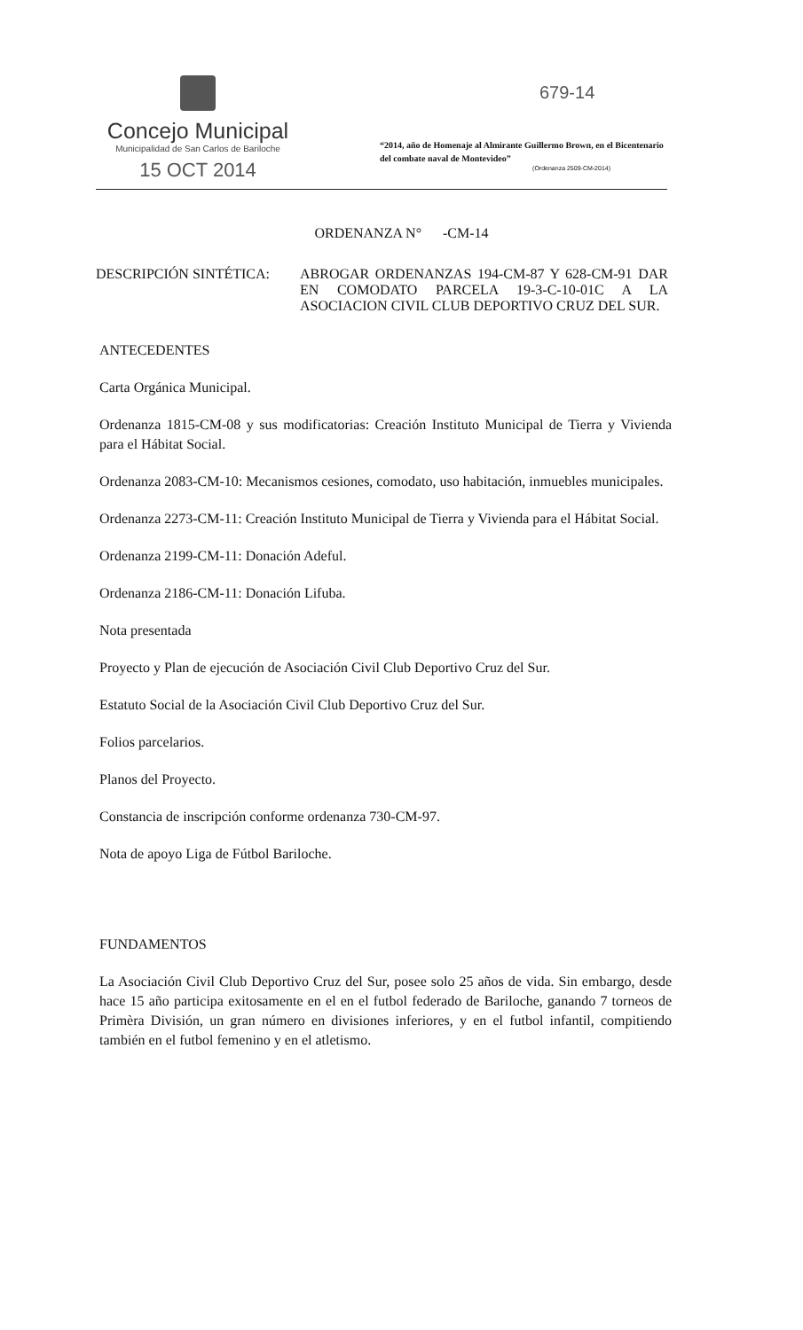Concejo Municipal
Municipalidad de San Carlos de Bariloche
15 OCT 2014
679-14
“2014, año de Homenaje al Almirante Guillermo Brown, en el Bicentenario del combate naval de Montevideo”
(Ordenanza 2509-CM-2014)
ORDENANZA N° -CM-14
DESCRIPCIÓN SINTÉTICA: ABROGAR ORDENANZAS 194-CM-87 Y 628-CM-91 DAR EN COMODATO PARCELA 19-3-C-10-01C A LA ASOCIACION CIVIL CLUB DEPORTIVO CRUZ DEL SUR.
ANTECEDENTES
Carta Orgánica Municipal.
Ordenanza 1815-CM-08 y sus modificatorias: Creación Instituto Municipal de Tierra y Vivienda para el Hábitat Social.
Ordenanza 2083-CM-10: Mecanismos cesiones, comodato, uso habitación, inmuebles municipales.
Ordenanza 2273-CM-11: Creación Instituto Municipal de Tierra y Vivienda para el Hábitat Social.
Ordenanza 2199-CM-11: Donación Adeful.
Ordenanza 2186-CM-11: Donación Lifuba.
Nota presentada
Proyecto y Plan de ejecución de Asociación Civil Club Deportivo Cruz del Sur.
Estatuto Social de la Asociación Civil Club Deportivo Cruz del Sur.
Folios parcelarios.
Planos del Proyecto.
Constancia de inscripción conforme ordenanza 730-CM-97.
Nota de apoyo Liga de Fútbol Bariloche.
FUNDAMENTOS
La Asociación Civil Club Deportivo Cruz del Sur, posee solo 25 años de vida. Sin embargo, desde hace 15 año participa exitosamente en el en el futbol federado de Bariloche, ganando 7 torneos de Primèra División, un gran número en divisiones inferiores, y en el futbol infantil, compitiendo también en el futbol femenino y en el atletismo.